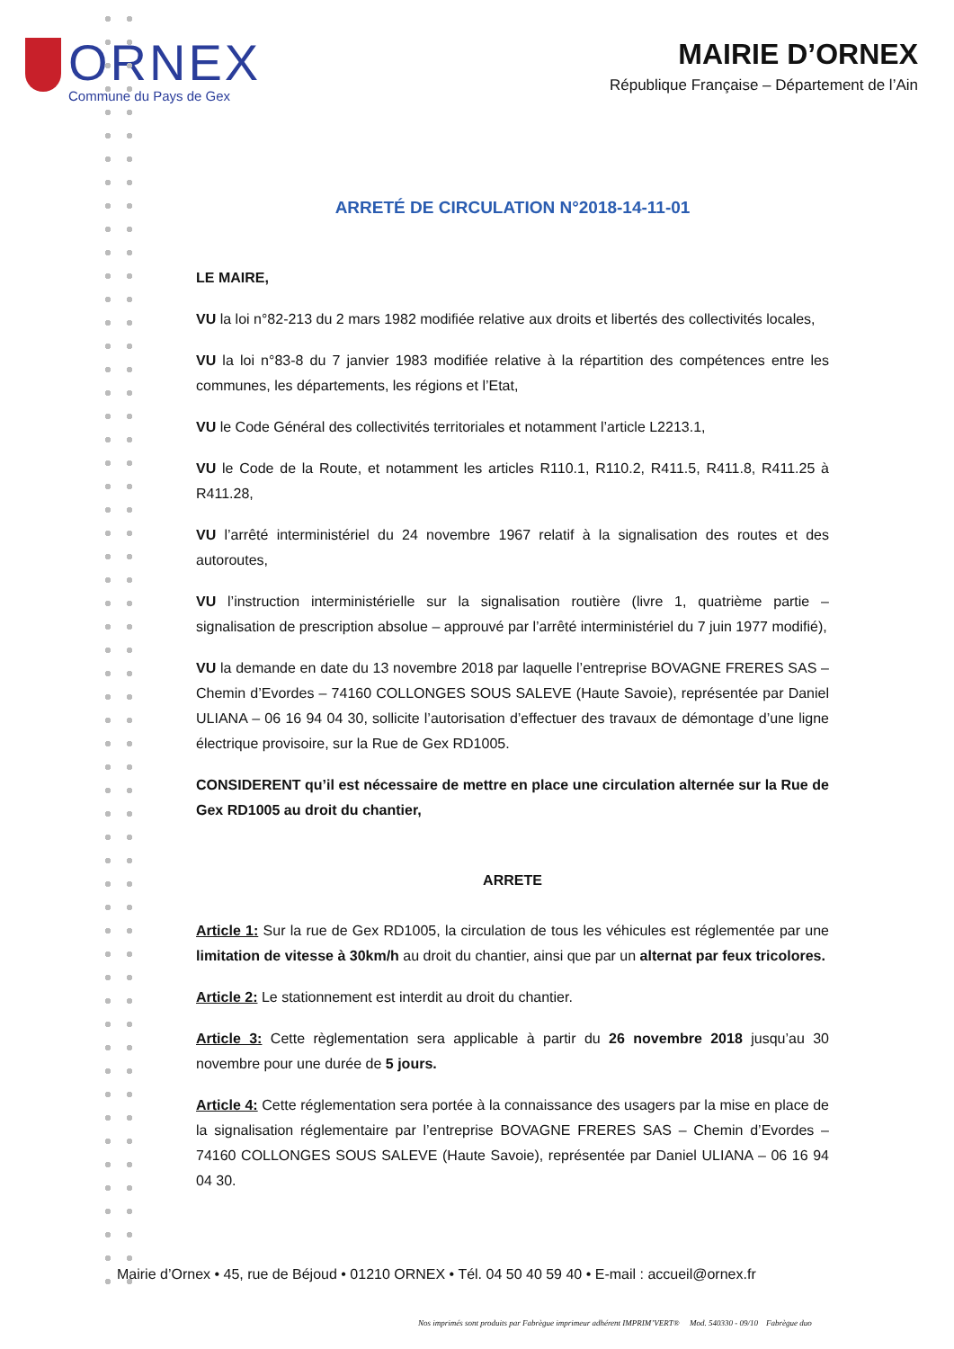ORNEX
Commune du Pays de Gex
MAIRIE D’ORNEX
République Française – Département de l’Ain
ARRETÉ DE CIRCULATION N°2018-14-11-01
LE MAIRE,
VU la loi n°82-213 du 2 mars 1982 modifiée relative aux droits et libertés des collectivités locales,
VU la loi n°83-8 du 7 janvier 1983 modifiée relative à la répartition des compétences entre les communes, les départements, les régions et l’Etat,
VU le Code Général des collectivités territoriales et notamment l’article L2213.1,
VU le Code de la Route, et notamment les articles R110.1, R110.2, R411.5, R411.8, R411.25 à R411.28,
VU l’arrêté interministériel du 24 novembre 1967 relatif à la signalisation des routes et des autoroutes,
VU l’instruction interministérielle sur la signalisation routière (livre 1, quatrième partie – signalisation de prescription absolue – approuvé par l’arrêté interministériel du 7 juin 1977 modifié),
VU la demande en date du 13 novembre 2018 par laquelle l’entreprise BOVAGNE FRERES SAS – Chemin d’Evordes – 74160 COLLONGES SOUS SALEVE (Haute Savoie), représentée par Daniel ULIANA – 06 16 94 04 30, sollicite l’autorisation d’effectuer des travaux de démontage d’une ligne électrique provisoire, sur la Rue de Gex RD1005.
CONSIDERENT qu’il est nécessaire de mettre en place une circulation alternée sur la Rue de Gex RD1005 au droit du chantier,
ARRETE
Article 1: Sur la rue de Gex RD1005, la circulation de tous les véhicules est réglementée par une limitation de vitesse à 30km/h au droit du chantier, ainsi que par un alternat par feux tricolores.
Article 2: Le stationnement est interdit au droit du chantier.
Article 3: Cette règlementation sera applicable à partir du 26 novembre 2018 jusqu’au 30 novembre pour une durée de 5 jours.
Article 4: Cette réglementation sera portée à la connaissance des usagers par la mise en place de la signalisation réglementaire par l’entreprise BOVAGNE FRERES SAS – Chemin d’Evordes – 74160 COLLONGES SOUS SALEVE (Haute Savoie), représentée par Daniel ULIANA – 06 16 94 04 30.
Mairie d’Ornex • 45, rue de Béjoud • 01210 ORNEX • Tél. 04 50 40 59 40 • E-mail : accueil@ornex.fr
Nos imprimés sont produits par Fabrègue imprimeur adhérent IMPRIM’VERT® Mod. 540330 - 09/10 Fabrègue duo